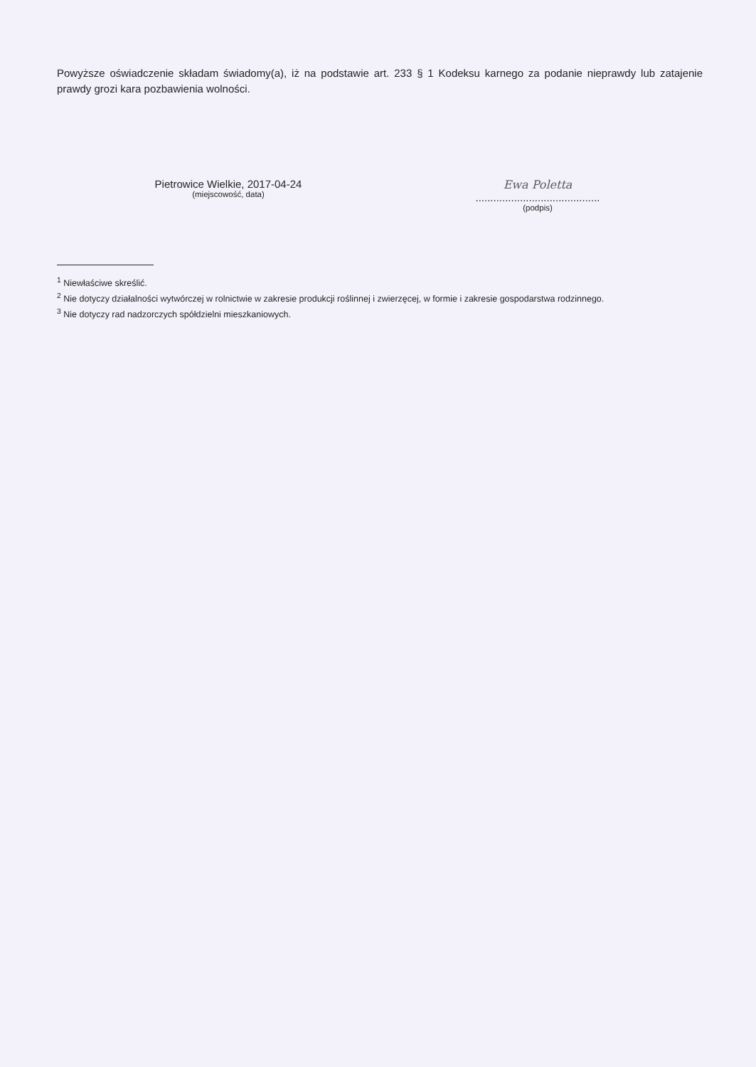Powyższe oświadczenie składam świadomy(a), iż na podstawie art. 233 § 1 Kodeksu karnego za podanie nieprawdy lub zatajenie prawdy grozi kara pozbawienia wolności.
Pietrowice Wielkie, 2017-04-24
(miejscowość, data)
Ewa Poletta
..........................................
(podpis)
<sup>1</sup> Niewłaściwe skreślić.
<sup>2</sup> Nie dotyczy działalności wytwórczej w rolnictwie w zakresie produkcji roślinnej i zwierzęcej, w formie i zakresie gospodarstwa rodzinnego.
<sup>3</sup> Nie dotyczy rad nadzorczych spółdzielni mieszkaniowych.